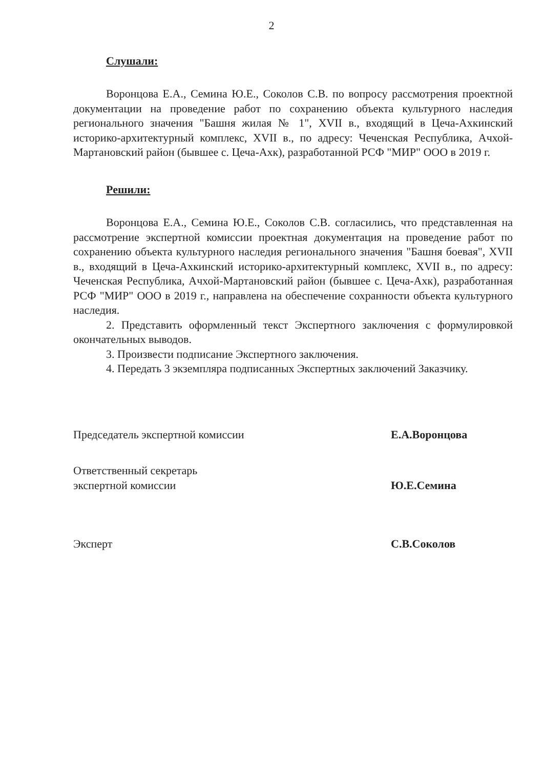2
Слушали:
Воронцова Е.А., Семина Ю.Е., Соколов С.В. по вопросу рассмотрения проектной документации на проведение работ по сохранению объекта культурного наследия регионального значения "Башня жилая № 1", XVII в., входящий в Цеча-Ахкинский историко-архитектурный комплекс, XVII в., по адресу: Чеченская Республика, Ачхой-Мартановский район (бывшее с. Цеча-Ахк), разработанной РСФ "МИР" ООО в 2019 г.
Решили:
Воронцова Е.А., Семина Ю.Е., Соколов С.В. согласились, что представленная на рассмотрение экспертной комиссии проектная документация на проведение работ по сохранению объекта культурного наследия регионального значения "Башня боевая", XVII в., входящий в Цеча-Ахкинский историко-архитектурный комплекс, XVII в., по адресу: Чеченская Республика, Ачхой-Мартановский район (бывшее с. Цеча-Ахк), разработанная РСФ "МИР" ООО в 2019 г., направлена на обеспечение сохранности объекта культурного наследия.
2. Представить оформленный текст Экспертного заключения с формулировкой окончательных выводов.
3. Произвести подписание Экспертного заключения.
4. Передать 3 экземпляра подписанных Экспертных заключений Заказчику.
Председатель экспертной комиссии
Е.А.Воронцова
Ответственный секретарь
экспертной комиссии
Ю.Е.Семина
Эксперт
С.В.Соколов